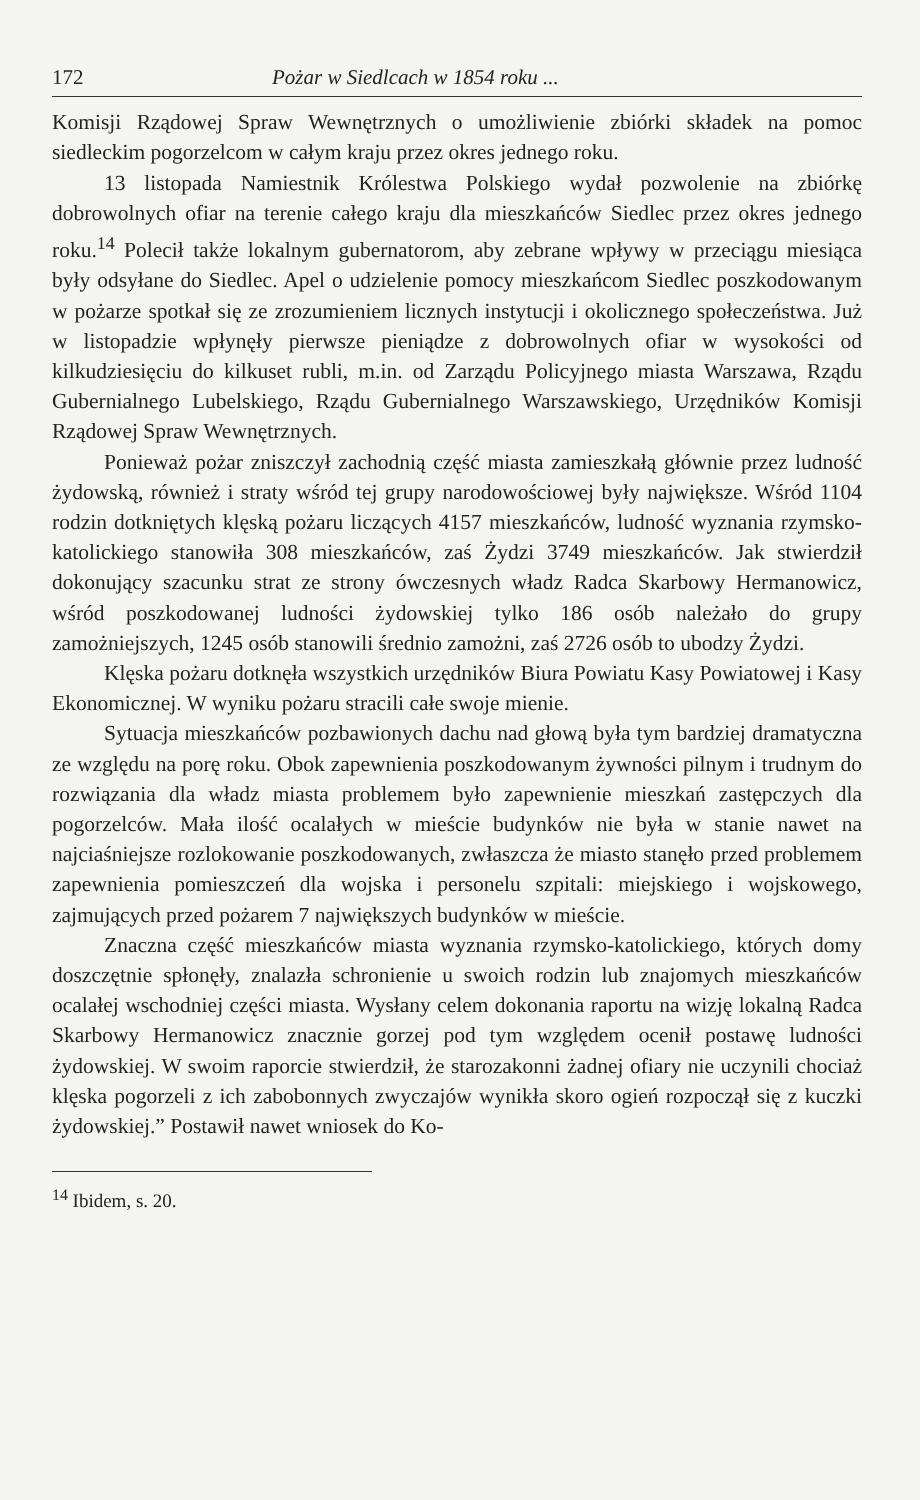172 Pożar w Siedlcach w 1854 roku ...
Komisji Rządowej Spraw Wewnętrznych o umożliwienie zbiórki składek na pomoc siedleckim pogorzelcom w całym kraju przez okres jednego roku.
13 listopada Namiestnik Królestwa Polskiego wydał pozwolenie na zbiórkę dobrowolnych ofiar na terenie całego kraju dla mieszkańców Siedlec przez okres jednego roku.<sup>14</sup> Polecił także lokalnym gubernatorom, aby zebrane wpływy w przeciągu miesiąca były odsyłane do Siedlec. Apel o udzielenie pomocy mieszkańcom Siedlec poszkodowanym w pożarze spotkał się ze zrozumieniem licznych instytucji i okolicznego społeczeństwa. Już w listopadzie wpłynęły pierwsze pieniądze z dobrowolnych ofiar w wysokości od kilkudziesięciu do kilkuset rubli, m.in. od Zarządu Policyjnego miasta Warszawa, Rządu Gubernialnego Lubelskiego, Rządu Gubernialnego Warszawskiego, Urzędników Komisji Rządowej Spraw Wewnętrznych.
Ponieważ pożar zniszczył zachodnią część miasta zamieszkałą głównie przez ludność żydowską, również i straty wśród tej grupy narodowościowej były największe. Wśród 1104 rodzin dotkniętych klęską pożaru liczących 4157 mieszkańców, ludność wyznania rzymsko-katolickiego stanowiła 308 mieszkańców, zaś Żydzi 3749 mieszkańców. Jak stwierdził dokonujący szacunku strat ze strony ówczesnych władz Radca Skarbowy Hermanowicz, wśród poszkodowanej ludności żydowskiej tylko 186 osób należało do grupy zamożniejszych, 1245 osób stanowili średnio zamożni, zaś 2726 osób to ubodzy Żydzi.
Klęska pożaru dotknęła wszystkich urzędników Biura Powiatu Kasy Powiatowej i Kasy Ekonomicznej. W wyniku pożaru stracili całe swoje mienie.
Sytuacja mieszkańców pozbawionych dachu nad głową była tym bardziej dramatyczna ze względu na porę roku. Obok zapewnienia poszkodowanym żywności pilnym i trudnym do rozwiązania dla władz miasta problemem było zapewnienie mieszkań zastępczych dla pogorzelców. Mała ilość ocalałych w mieście budynków nie była w stanie nawet na najciaśniejsze rozlokowanie poszkodowanych, zwłaszcza że miasto stanęło przed problemem zapewnienia pomieszczeń dla wojska i personelu szpitali: miejskiego i wojskowego, zajmujących przed pożarem 7 największych budynków w mieście.
Znaczna część mieszkańców miasta wyznania rzymsko-katolickiego, których domy doszczętnie spłonęły, znalazła schronienie u swoich rodzin lub znajomych mieszkańców ocalałej wschodniej części miasta. Wysłany celem dokonania raportu na wizję lokalną Radca Skarbowy Hermanowicz znacznie gorzej pod tym względem ocenił postawę ludności żydowskiej. W swoim raporcie stwierdził, że starozakonni żadnej ofiary nie uczynili chociaż klęska pogorzeli z ich zabobonnych zwyczajów wynikła skoro ogień rozpoczął się z kuczki żydowskiej.” Postawił nawet wniosek do Ko-
<sup>14</sup> Ibidem, s. 20.